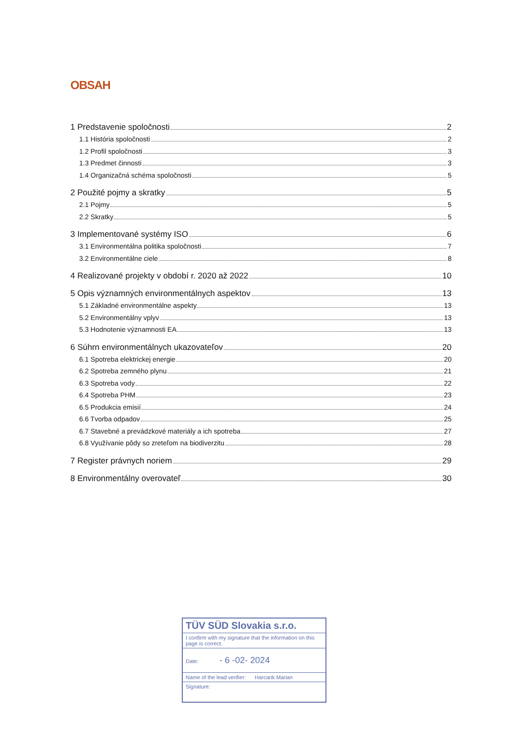OBSAH
1 Predstavenie spoločnosti 2
1.1 História spoločnosti 2
1.2 Profil spoločnosti 3
1.3 Predmet činnosti 3
1.4 Organizačná schéma spoločnosti 5
2 Použité pojmy a skratky 5
2.1 Pojmy 5
2.2 Skratky 5
3 Implementované systémy ISO 6
3.1 Environmentálna politika spoločnosti 7
3.2 Environmentálne ciele 8
4 Realizované projekty v období r. 2020 až 2022 10
5 Opis významných environmentálnych aspektov 13
5.1 Základné environmentálne aspekty 13
5.2 Environmentálny vplyv 13
5.3 Hodnotenie významnosti EA 13
6 Súhrn environmentálnych ukazovateľov 20
6.1 Spotreba elektrickej energie 20
6.2 Spotreba zemného plynu 21
6.3 Spotreba vody 22
6.4 Spotreba PHM 23
6.5 Produkcia emisií 24
6.6 Tvorba odpadov 25
6.7 Stavebné a prevádzkové materiály a ich spotreba 27
6.8 Využívanie pôdy so zreteľom na biodiverzitu 28
7 Register právnych noriem 29
8 Environmentálny overovateľ 30
TÜV SÜD Slovakia s.r.o.
I confirm with my signature that the information on this page is correct.
Date: - 6 -02- 2024
Name of the lead verifier: Harcarik Marian
Signature: